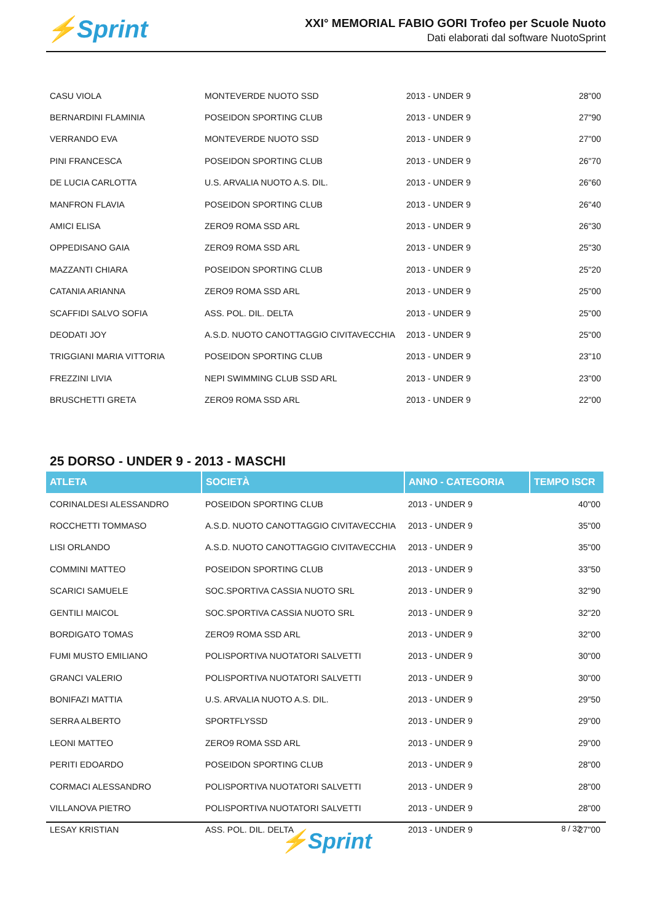⚡Sprint
XXI° MEMORIAL FABIO GORI Trofeo per Scuole Nuoto
Dati elaborati dal software NuotoSprint
| CASU VIOLA | MONTEVERDE NUOTO SSD | 2013 - UNDER 9 | 28"00 |
| BERNARDINI FLAMINIA | POSEIDON SPORTING CLUB | 2013 - UNDER 9 | 27"90 |
| VERRANDO EVA | MONTEVERDE NUOTO SSD | 2013 - UNDER 9 | 27"00 |
| PINI FRANCESCA | POSEIDON SPORTING CLUB | 2013 - UNDER 9 | 26"70 |
| DE LUCIA CARLOTTA | U.S. ARVALIA NUOTO A.S. DIL. | 2013 - UNDER 9 | 26"60 |
| MANFRON FLAVIA | POSEIDON SPORTING CLUB | 2013 - UNDER 9 | 26"40 |
| AMICI ELISA | ZERO9 ROMA SSD ARL | 2013 - UNDER 9 | 26"30 |
| OPPEDISANO GAIA | ZERO9 ROMA SSD ARL | 2013 - UNDER 9 | 25"30 |
| MAZZANTI CHIARA | POSEIDON SPORTING CLUB | 2013 - UNDER 9 | 25"20 |
| CATANIA ARIANNA | ZERO9 ROMA SSD ARL | 2013 - UNDER 9 | 25"00 |
| SCAFFIDI SALVO SOFIA | ASS. POL. DIL. DELTA | 2013 - UNDER 9 | 25"00 |
| DEODATI JOY | A.S.D. NUOTO CANOTTAGGIO CIVITAVECCHIA | 2013 - UNDER 9 | 25"00 |
| TRIGGIANI MARIA VITTORIA | POSEIDON SPORTING CLUB | 2013 - UNDER 9 | 23"10 |
| FREZZINI LIVIA | NEPI SWIMMING CLUB SSD ARL | 2013 - UNDER 9 | 23"00 |
| BRUSCHETTI GRETA | ZERO9 ROMA SSD ARL | 2013 - UNDER 9 | 22"00 |
25 DORSO - UNDER 9 - 2013 - MASCHI
| ATLETA | SOCIETÀ | ANNO - CATEGORIA | TEMPO ISCR |
| --- | --- | --- | --- |
| CORINALDESI ALESSANDRO | POSEIDON SPORTING CLUB | 2013 - UNDER 9 | 40"00 |
| ROCCHETTI TOMMASO | A.S.D. NUOTO CANOTTAGGIO CIVITAVECCHIA | 2013 - UNDER 9 | 35"00 |
| LISI ORLANDO | A.S.D. NUOTO CANOTTAGGIO CIVITAVECCHIA | 2013 - UNDER 9 | 35"00 |
| COMMINI MATTEO | POSEIDON SPORTING CLUB | 2013 - UNDER 9 | 33"50 |
| SCARICI SAMUELE | SOC.SPORTIVA CASSIA NUOTO SRL | 2013 - UNDER 9 | 32"90 |
| GENTILI MAICOL | SOC.SPORTIVA CASSIA NUOTO SRL | 2013 - UNDER 9 | 32"20 |
| BORDIGATO TOMAS | ZERO9 ROMA SSD ARL | 2013 - UNDER 9 | 32"00 |
| FUMI MUSTO EMILIANO | POLISPORTIVA NUOTATORI SALVETTI | 2013 - UNDER 9 | 30"00 |
| GRANCI VALERIO | POLISPORTIVA NUOTATORI SALVETTI | 2013 - UNDER 9 | 30"00 |
| BONIFAZI MATTIA | U.S. ARVALIA NUOTO A.S. DIL. | 2013 - UNDER 9 | 29"50 |
| SERRA ALBERTO | SPORTFLYSSD | 2013 - UNDER 9 | 29"00 |
| LEONI MATTEO | ZERO9 ROMA SSD ARL | 2013 - UNDER 9 | 29"00 |
| PERITI EDOARDO | POSEIDON SPORTING CLUB | 2013 - UNDER 9 | 28"00 |
| CORMACI ALESSANDRO | POLISPORTIVA NUOTATORI SALVETTI | 2013 - UNDER 9 | 28"00 |
| VILLANOVA PIETRO | POLISPORTIVA NUOTATORI SALVETTI | 2013 - UNDER 9 | 28"00 |
| LESAY KRISTIAN | ASS. POL. DIL. DELTA | 2013 - UNDER 9 | 27"00 |
8 / 32
⚡Sprint